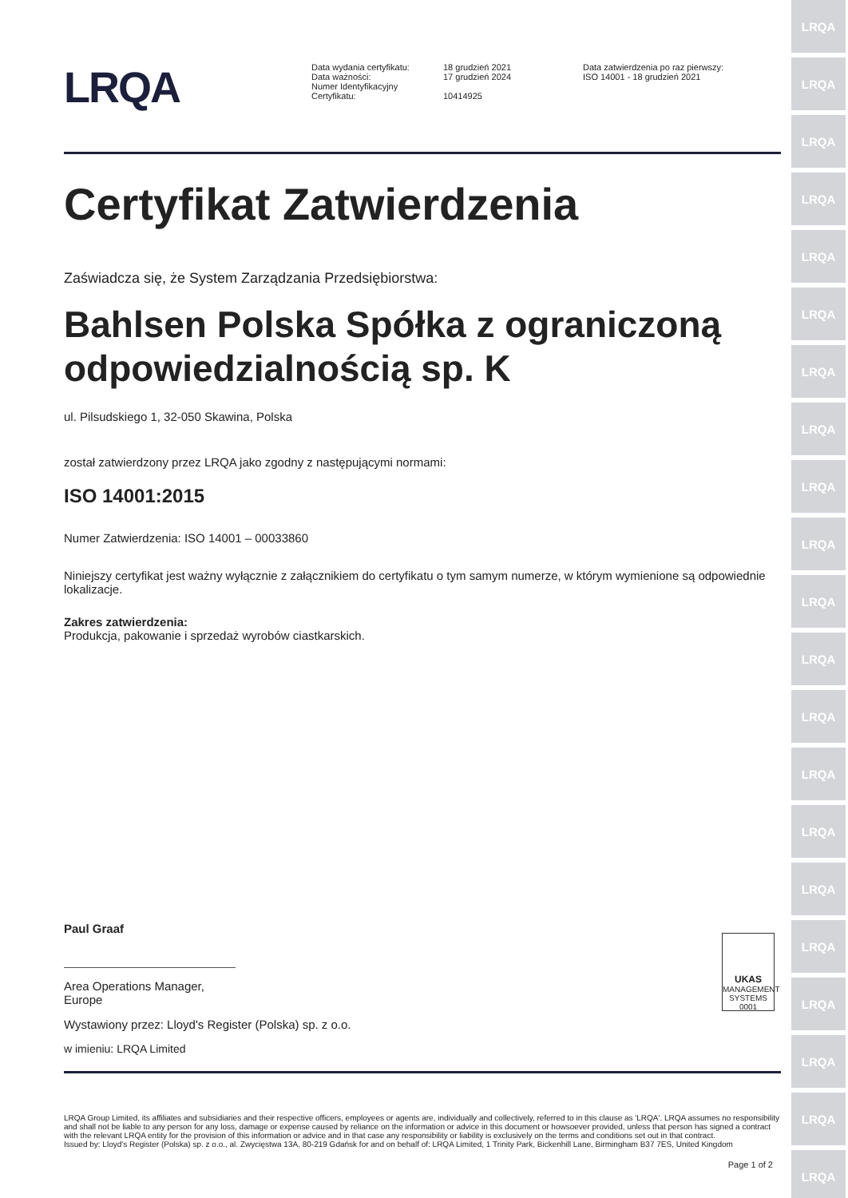LRQA
LRQA
LRQA
LRQA
LRQA
LRQA
LRQA
LRQA
LRQA
LRQA
LRQA
LRQA
LRQA
LRQA
LRQA
LRQA
LRQA
LRQA
LRQA
LRQA
LRQA
LRQA
Data wydania certyfikatu:
Data ważności:
Numer Identyfikacyjny
Certyfikatu:
18 grudzień 2021
17 grudzień 2024
10414925
Data zatwierdzenia po raz pierwszy:
ISO 14001 - 18 grudzień 2021
Certyfikat Zatwierdzenia
Zaświadcza się, że System Zarządzania Przedsiębiorstwa:
Bahlsen Polska Spółka z ograniczoną odpowiedzialnością sp. K
ul. Pilsudskiego 1, 32-050 Skawina, Polska
został zatwierdzony przez LRQA jako zgodny z następującymi normami:
ISO 14001:2015
Numer Zatwierdzenia: ISO 14001 – 00033860
Niniejszy certyfikat jest ważny wyłącznie z załącznikiem do certyfikatu o tym samym numerze, w którym wymienione są odpowiednie lokalizacje.
Zakres zatwierdzenia:
Produkcja, pakowanie i sprzedaż wyrobów ciastkarskich.
Paul Graaf
Area Operations Manager, Europe
UKAS
MANAGEMENT SYSTEMS
0001
Wystawiony przez: Lloyd's Register (Polska) sp. z o.o.
w imieniu: LRQA Limited
LRQA Group Limited, its affiliates and subsidiaries and their respective officers, employees or agents are, individually and collectively, referred to in this clause as 'LRQA'. LRQA assumes no responsibility and shall not be liable to any person for any loss, damage or expense caused by reliance on the information or advice in this document or howsoever provided, unless that person has signed a contract with the relevant LRQA entity for the provision of this information or advice and in that case any responsibility or liability is exclusively on the terms and conditions set out in that contract.
Issued by: Lloyd's Register (Polska) sp. z o.o., al. Zwycięstwa 13A, 80-219 Gdańsk for and on behalf of: LRQA Limited, 1 Trinity Park, Bickenhill Lane, Birmingham B37 7ES, United Kingdom
Page 1 of 2